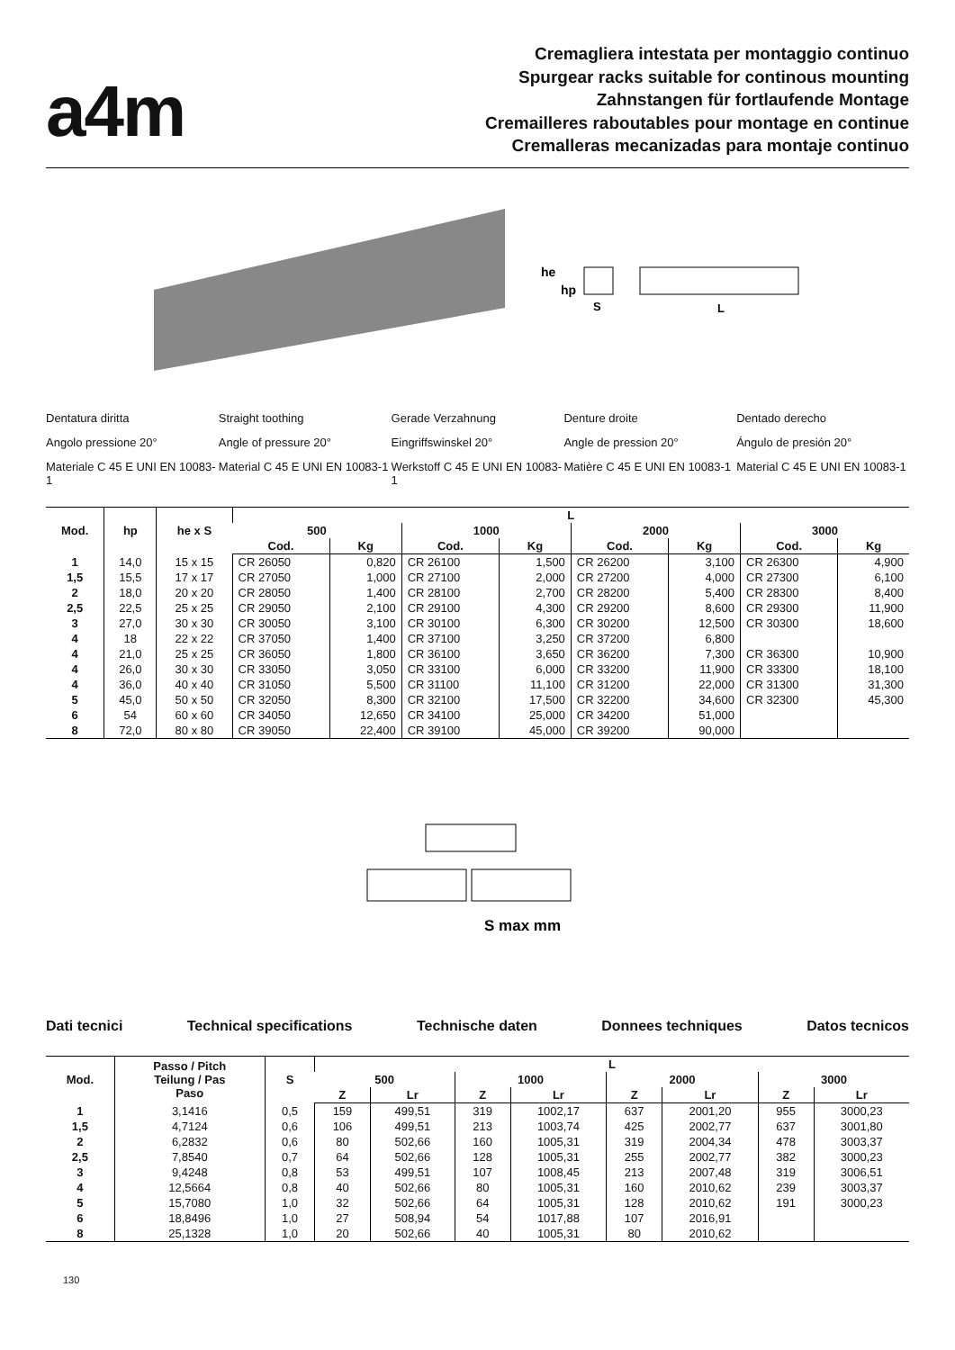a4m
Cremagliera intestata per montaggio continuo
Spurgear racks suitable for continous mounting
Zahnstangen für fortlaufende Montage
Cremailleres raboutables pour montage en continue
Cremalleras mecanizadas para montaje continuo
he
hp
S
L
Dentatura diritta
Straight toothing
Gerade Verzahnung
Denture droite
Dentado derecho
Angolo pressione 20°
Angle of pressure 20°
Eingriffswinskel 20°
Angle de pression 20°
Ángulo de presión 20°
Materiale C 45 E UNI EN 10083-1
Material C 45 E UNI EN 10083-1
Werkstoff C 45 E UNI EN 10083-1
Matière C 45 E UNI EN 10083-1
Material C 45 E UNI EN 10083-1
| Mod. | hp | he x S | L | | | | | | | |
| --- | --- | --- | --- | --- | --- | --- | --- | --- | --- | --- |
| | | | 500 | | 1000 | | 2000 | | 3000 | |
| | | | Cod. | Kg | Cod. | Kg | Cod. | Kg | Cod. | Kg |
| 1 | 14,0 | 15 x 15 | CR 26050 | 0,820 | CR 26100 | 1,500 | CR 26200 | 3,100 | CR 26300 | 4,900 |
| 1,5 | 15,5 | 17 x 17 | CR 27050 | 1,000 | CR 27100 | 2,000 | CR 27200 | 4,000 | CR 27300 | 6,100 |
| 2 | 18,0 | 20 x 20 | CR 28050 | 1,400 | CR 28100 | 2,700 | CR 28200 | 5,400 | CR 28300 | 8,400 |
| 2,5 | 22,5 | 25 x 25 | CR 29050 | 2,100 | CR 29100 | 4,300 | CR 29200 | 8,600 | CR 29300 | 11,900 |
| 3 | 27,0 | 30 x 30 | CR 30050 | 3,100 | CR 30100 | 6,300 | CR 30200 | 12,500 | CR 30300 | 18,600 |
| 4 | 18 | 22 x 22 | CR 37050 | 1,400 | CR 37100 | 3,250 | CR 37200 | 6,800 | | |
| 4 | 21,0 | 25 x 25 | CR 36050 | 1,800 | CR 36100 | 3,650 | CR 36200 | 7,300 | CR 36300 | 10,900 |
| 4 | 26,0 | 30 x 30 | CR 33050 | 3,050 | CR 33100 | 6,000 | CR 33200 | 11,900 | CR 33300 | 18,100 |
| 4 | 36,0 | 40 x 40 | CR 31050 | 5,500 | CR 31100 | 11,100 | CR 31200 | 22,000 | CR 31300 | 31,300 |
| 5 | 45,0 | 50 x 50 | CR 32050 | 8,300 | CR 32100 | 17,500 | CR 32200 | 34,600 | CR 32300 | 45,300 |
| 6 | 54 | 60 x 60 | CR 34050 | 12,650 | CR 34100 | 25,000 | CR 34200 | 51,000 | | |
| 8 | 72,0 | 80 x 80 | CR 39050 | 22,400 | CR 39100 | 45,000 | CR 39200 | 90,000 | | |
S max mm
Dati tecnici Technical specifications Technische daten Donnees techniques Datos tecnicos
| Mod. | Passo / Pitch Teilung / Pas Paso | S | L | | | | | | | |
| --- | --- | --- | --- | --- | --- | --- | --- | --- | --- | --- |
| | | | 500 | | 1000 | | 2000 | | 3000 | |
| | | | Z | Lr | Z | Lr | Z | Lr | Z | Lr |
| 1 | 3,1416 | 0,5 | 159 | 499,51 | 319 | 1002,17 | 637 | 2001,20 | 955 | 3000,23 |
| 1,5 | 4,7124 | 0,6 | 106 | 499,51 | 213 | 1003,74 | 425 | 2002,77 | 637 | 3001,80 |
| 2 | 6,2832 | 0,6 | 80 | 502,66 | 160 | 1005,31 | 319 | 2004,34 | 478 | 3003,37 |
| 2,5 | 7,8540 | 0,7 | 64 | 502,66 | 128 | 1005,31 | 255 | 2002,77 | 382 | 3000,23 |
| 3 | 9,4248 | 0,8 | 53 | 499,51 | 107 | 1008,45 | 213 | 2007,48 | 319 | 3006,51 |
| 4 | 12,5664 | 0,8 | 40 | 502,66 | 80 | 1005,31 | 160 | 2010,62 | 239 | 3003,37 |
| 5 | 15,7080 | 1,0 | 32 | 502,66 | 64 | 1005,31 | 128 | 2010,62 | 191 | 3000,23 |
| 6 | 18,8496 | 1,0 | 27 | 508,94 | 54 | 1017,88 | 107 | 2016,91 | | |
| 8 | 25,1328 | 1,0 | 20 | 502,66 | 40 | 1005,31 | 80 | 2010,62 | | |
130